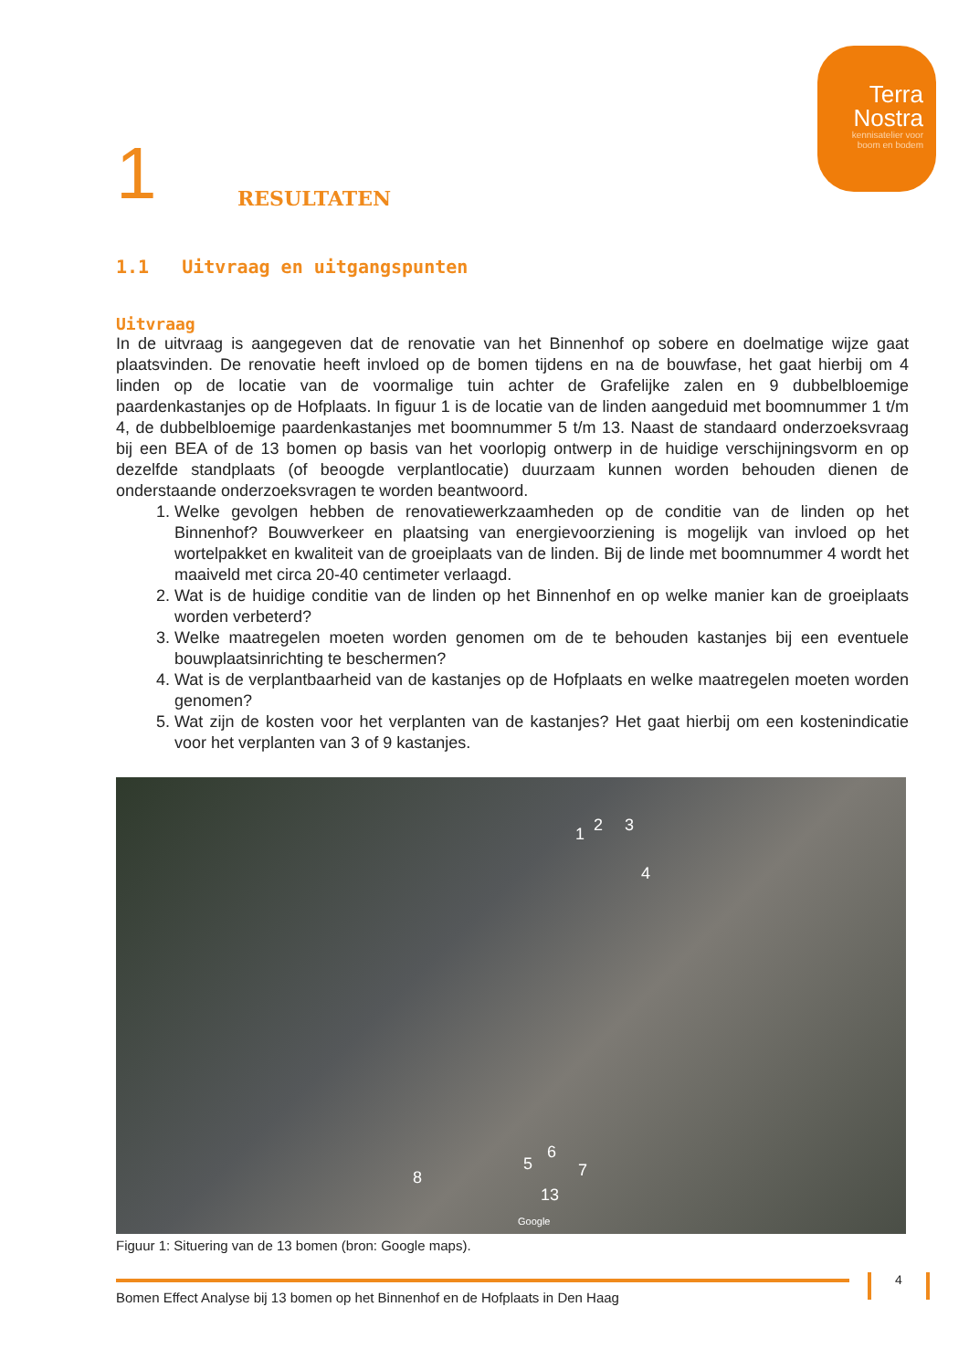Terra
Nostra
kennisatelier voor
boom en bodem
1
RESULTATEN
1.1 Uitvraag en uitgangspunten
Uitvraag
In de uitvraag is aangegeven dat de renovatie van het Binnenhof op sobere en doelmatige wijze gaat plaatsvinden. De renovatie heeft invloed op de bomen tijdens en na de bouwfase, het gaat hierbij om 4 linden op de locatie van de voormalige tuin achter de Grafelijke zalen en 9 dubbelbloemige paardenkastanjes op de Hofplaats. In figuur 1 is de locatie van de linden aangeduid met boomnummer 1 t/m 4, de dubbelbloemige paardenkastanjes met boomnummer 5 t/m 13. Naast de standaard onderzoeksvraag bij een BEA of de 13 bomen op basis van het voorlopig ontwerp in de huidige verschijningsvorm en op dezelfde standplaats (of beoogde verplantlocatie) duurzaam kunnen worden behouden dienen de onderstaande onderzoeksvragen te worden beantwoord.
1. Welke gevolgen hebben de renovatiewerkzaamheden op de conditie van de linden op het Binnenhof? Bouwverkeer en plaatsing van energievoorziening is mogelijk van invloed op het wortelpakket en kwaliteit van de groeiplaats van de linden. Bij de linde met boomnummer 4 wordt het maaiveld met circa 20-40 centimeter verlaagd.
2. Wat is de huidige conditie van de linden op het Binnenhof en op welke manier kan de groeiplaats worden verbeterd?
3. Welke maatregelen moeten worden genomen om de te behouden kastanjes bij een eventuele bouwplaatsinrichting te beschermen?
4. Wat is de verplantbaarheid van de kastanjes op de Hofplaats en welke maatregelen moeten worden genomen?
5. Wat zijn de kosten voor het verplanten van de kastanjes? Het gaat hierbij om een kostenindicatie voor het verplanten van 3 of 9 kastanjes.
1 2 3
4
5
6
7 8
13
Google
Figuur 1: Situering van de 13 bomen (bron: Google maps).
Bomen Effect Analyse bij 13 bomen op het Binnenhof en de Hofplaats in Den Haag 4